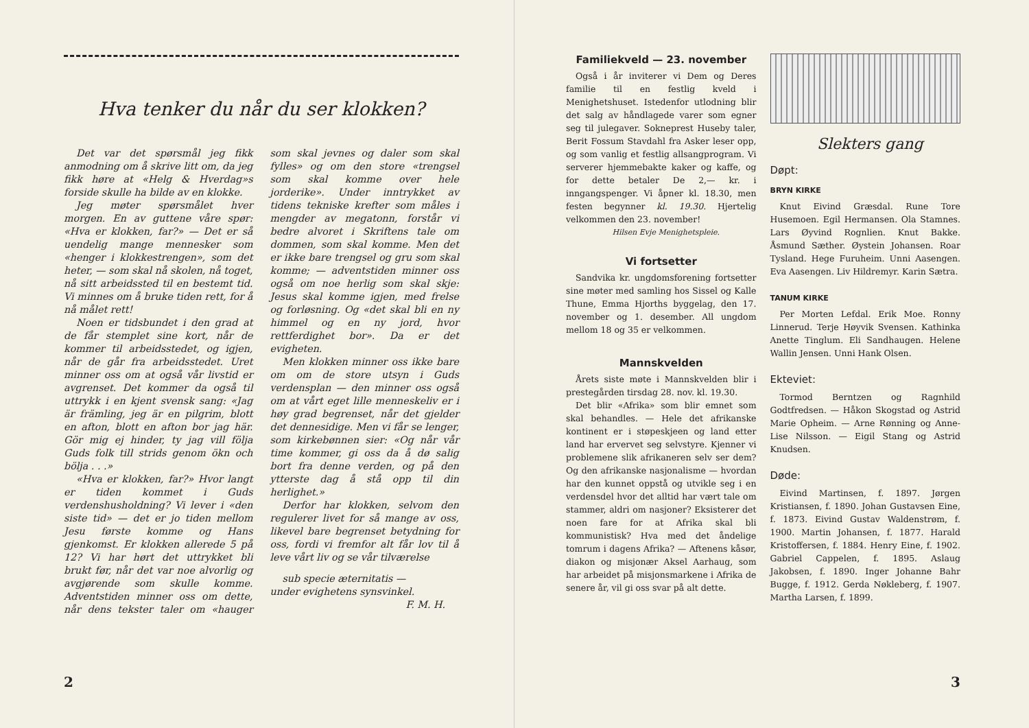Hva tenker du når du ser klokken?
Det var det spørsmål jeg fikk anmodning om å skrive litt om, da jeg fikk høre at «Helg & Hverdag»s forside skulle ha bilde av en klokke.
Jeg møter spørsmålet hver morgen. En av guttene våre spør: «Hva er klokken, far?» — Det er så uendelig mange mennesker som «henger i klokkestrengen», som det heter, — som skal nå skolen, nå toget, nå sitt arbeidssted til en bestemt tid. Vi minnes om å bruke tiden rett, for å nå målet rett!
Noen er tidsbundet i den grad at de får stemplet sine kort, når de kommer til arbeidsstedet, og igjen, når de går fra arbeidsstedet. Uret minner oss om at også vår livstid er avgrenset. Det kommer da også til uttrykk i en kjent svensk sang: «Jag är främling, jeg är en pilgrim, blott en afton, blott en afton bor jag här. Gör mig ej hinder, ty jag vill följa Guds folk till strids genom ökn och bölja . . .»
«Hva er klokken, far?» Hvor langt er tiden kommet i Guds verdenshusholdning? Vi lever i «den siste tid» — det er jo tiden mellom Jesu første komme og Hans gjenkomst. Er klokken allerede 5 på 12? Vi har hørt det uttrykket bli brukt før, når det var noe alvorlig og avgjørende som skulle komme. Adventstiden minner oss om dette, når dens tekster taler om «hauger som skal jevnes og daler som skal fylles» og om den store «trengsel som skal komme over hele jorderike». Under inntrykket av tidens tekniske krefter som måles i mengder av megatonn, forstår vi bedre alvoret i Skriftens tale om dommen, som skal komme. Men det er ikke bare trengsel og gru som skal komme; — adventstiden minner oss også om noe herlig som skal skje: Jesus skal komme igjen, med frelse og forløsning. Og «det skal bli en ny himmel og en ny jord, hvor rettferdighet bor». Da er det evigheten.
Men klokken minner oss ikke bare om om de store utsyn i Guds verdensplan — den minner oss også om at vårt eget lille menneskeliv er i høy grad begrenset, når det gjelder det dennesidige. Men vi får se lenger, som kirkebønnen sier: «Og når vår time kommer, gi oss da å dø salig bort fra denne verden, og på den ytterste dag å stå opp til din herlighet.»
Derfor har klokken, selvom den regulerer livet for så mange av oss, likevel bare begrenset betydning for oss, fordi vi fremfor alt får lov til å leve vårt liv og se vår tilværelse
sub specie æternitatis —
under evighetens synsvinkel.
F. M. H.
2
Familiekveld — 23. november
Også i år inviterer vi Dem og Deres familie til en festlig kveld i Menighetshuset. Istedenfor utlodning blir det salg av håndlagede varer som egner seg til julegaver. Sokneprest Huseby taler, Berit Fossum Stavdahl fra Asker leser opp, og som vanlig et festlig allsangprogram. Vi serverer hjemmebakte kaker og kaffe, og for dette betaler De 2,— kr. i inngangspenger. Vi åpner kl. 18.30, men festen begynner kl. 19.30. Hjertelig velkommen den 23. november!
Hilsen Evje Menighetspleie.
Vi fortsetter
Sandvika kr. ungdomsforening fortsetter sine møter med samling hos Sissel og Kalle Thune, Emma Hjorths byggelag, den 17. november og 1. desember. All ungdom mellom 18 og 35 er velkommen.
Mannskvelden
Årets siste møte i Mannskvelden blir i prestegården tirsdag 28. nov. kl. 19.30.
Det blir «Afrika» som blir emnet som skal behandles. — Hele det afrikanske kontinent er i støpeskjeen og land etter land har ervervet seg selvstyre. Kjenner vi problemene slik afrikaneren selv ser dem? Og den afrikanske nasjonalisme — hvordan har den kunnet oppstå og utvikle seg i en verdensdel hvor det alltid har vært tale om stammer, aldri om nasjoner? Eksisterer det noen fare for at Afrika skal bli kommunistisk? Hva med det åndelige tomrum i dagens Afrika? — Aftenens kåsør, diakon og misjonær Aksel Aarhaug, som har arbeidet på misjonsmarkene i Afrika de senere år, vil gi oss svar på alt dette.
Slekters gang
Døpt:
BRYN KIRKE
Knut Eivind Græsdal. Rune Tore Husemoen. Egil Hermansen. Ola Stamnes. Lars Øyvind Rognlien. Knut Bakke. Åsmund Sæther. Øystein Johansen. Roar Tysland. Hege Furuheim. Unni Aasengen. Eva Aasengen. Liv Hildremyr. Karin Sætra.
TANUM KIRKE
Per Morten Lefdal. Erik Moe. Ronny Linnerud. Terje Høyvik Svensen. Kathinka Anette Tinglum. Eli Sandhaugen. Helene Wallin Jensen. Unni Hank Olsen.
Ekteviet:
Tormod Berntzen og Ragnhild Godtfredsen. — Håkon Skogstad og Astrid Marie Opheim. — Arne Rønning og Anne-Lise Nilsson. — Eigil Stang og Astrid Knudsen.
Døde:
Eivind Martinsen, f. 1897. Jørgen Kristiansen, f. 1890. Johan Gustavsen Eine, f. 1873. Eivind Gustav Waldenstrøm, f. 1900. Martin Johansen, f. 1877. Harald Kristoffersen, f. 1884. Henry Eine, f. 1902. Gabriel Cappelen, f. 1895. Aslaug Jakobsen, f. 1890. Inger Johanne Bahr Bugge, f. 1912. Gerda Nøkleberg, f. 1907. Martha Larsen, f. 1899.
3